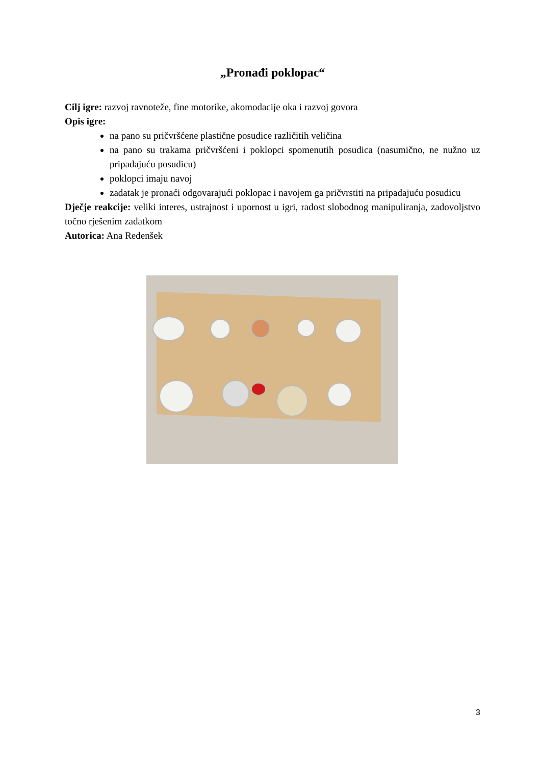„Pronađi poklopac“
Cilj igre: razvoj ravnoteže, fine motorike, akomodacije oka i razvoj govora
Opis igre:
na pano su pričvršćene plastične posudice različitih veličina
na pano su trakama pričvršćeni i poklopci spomenutih posudica (nasumično, ne nužno uz pripadajuću posudicu)
poklopci imaju navoj
zadatak je pronaći odgovarajući poklopac i navojem ga pričvrstiti na pripadajuću posudicu
Dječje reakcije: veliki interes, ustrajnost i upornost u igri, radost slobodnog manipuliranja, zadovoljstvo točno rješenim zadatkom
Autorica: Ana Redenšek
3